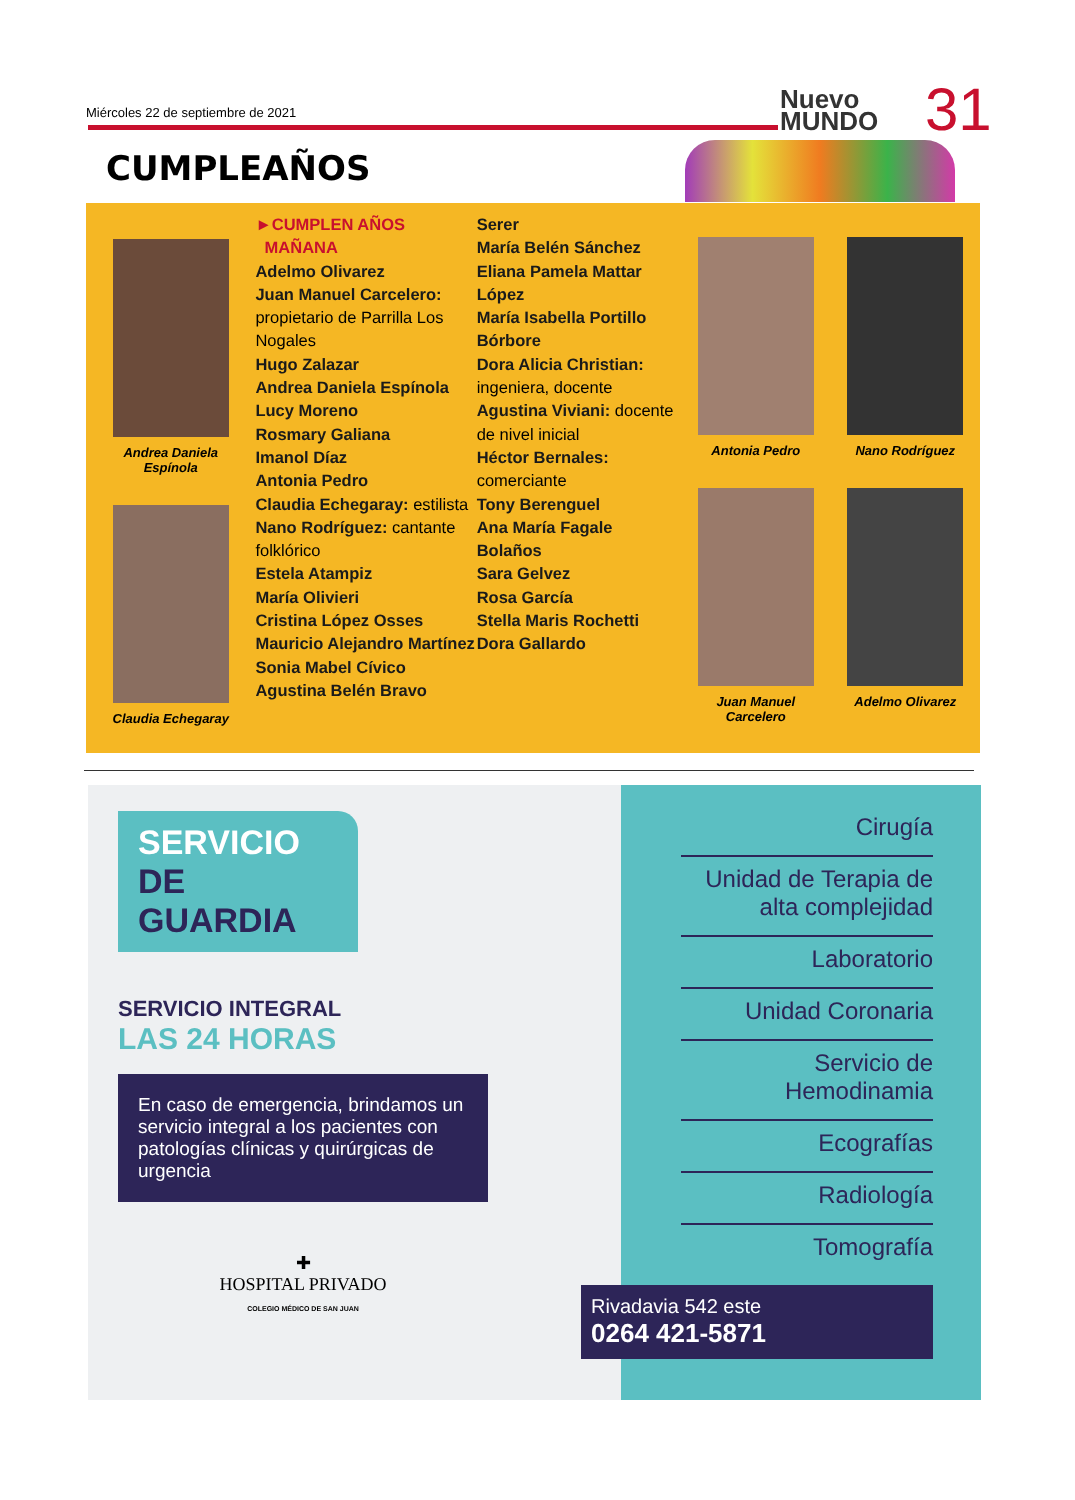Miércoles 22 de septiembre de 2021
Nuevo
MUNDO
31
CUMPLEAÑOS
Andrea Daniela
Espínola
Claudia Echegaray
►CUMPLEN AÑOS
MAÑANA
Adelmo Olivarez
Juan Manuel Carcelero: propietario de Parrilla Los Nogales
Hugo Zalazar
Andrea Daniela Espínola
Lucy Moreno
Rosmary Galiana
Imanol Díaz
Antonia Pedro
Claudia Echegaray: estilista
Nano Rodríguez: cantante folklórico
Estela Atampiz
María Olivieri
Cristina López Osses
Mauricio Alejandro Martínez
Sonia Mabel Cívico
Agustina Belén Bravo
Serer
María Belén Sánchez
Eliana Pamela Mattar López
María Isabella Portillo Bórbore
Dora Alicia Christian: ingeniera, docente
Agustina Viviani: docente de nivel inicial
Héctor Bernales: comerciante
Tony Berenguel
Ana María Fagale Bolaños
Sara Gelvez
Rosa García
Stella Maris Rochetti
Dora Gallardo
Antonia Pedro
Juan Manuel
Carcelero
Nano Rodríguez
Adelmo Olivarez
SERVICIO
DE GUARDIA
SERVICIO INTEGRAL
LAS 24 HORAS
En caso de emergencia, brindamos un servicio integral a los pacientes con patologías clínicas y quirúrgicas de urgencia
✚
HOSPITAL PRIVADO
COLEGIO MÉDICO DE SAN JUAN
Cirugía
Unidad de Terapia de alta complejidad
Laboratorio
Unidad Coronaria
Servicio de Hemodinamia
Ecografías
Radiología
Tomografía
Rivadavia 542 este
0264 421-5871